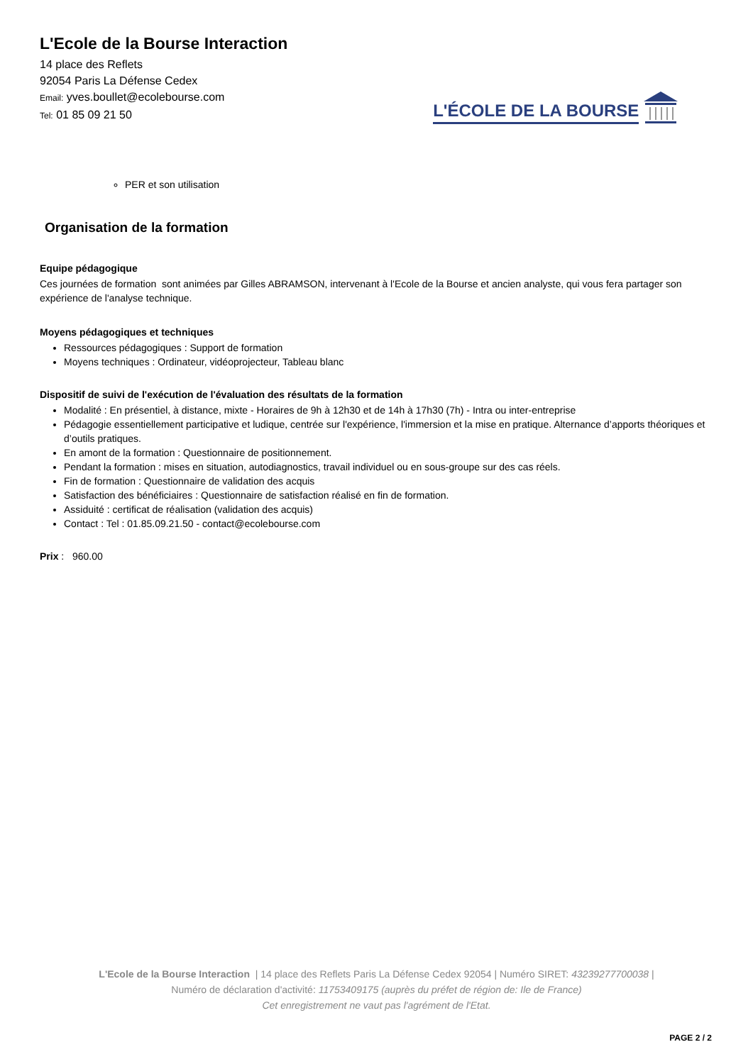L'Ecole de la Bourse Interaction
14 place des Reflets
92054 Paris La Défense Cedex
Email: yves.boullet@ecolebourse.com
Tel: 01 85 09 21 50
L'ÉCOLE DE LA BOURSE
PER et son utilisation
Organisation de la formation
Equipe pédagogique
Ces journées de formation sont animées par Gilles ABRAMSON, intervenant à l'Ecole de la Bourse et ancien analyste, qui vous fera partager son expérience de l'analyse technique.
Moyens pédagogiques et techniques
Ressources pédagogiques : Support de formation
Moyens techniques : Ordinateur, vidéoprojecteur, Tableau blanc
Dispositif de suivi de l'exécution de l'évaluation des résultats de la formation
Modalité : En présentiel, à distance, mixte - Horaires de 9h à 12h30 et de 14h à 17h30 (7h) - Intra ou inter-entreprise
Pédagogie essentiellement participative et ludique, centrée sur l'expérience, l'immersion et la mise en pratique. Alternance d’apports théoriques et d’outils pratiques.
En amont de la formation : Questionnaire de positionnement.
Pendant la formation : mises en situation, autodiagnostics, travail individuel ou en sous-groupe sur des cas réels.
Fin de formation : Questionnaire de validation des acquis
Satisfaction des bénéficiaires : Questionnaire de satisfaction réalisé en fin de formation.
Assiduité : certificat de réalisation (validation des acquis)
Contact : Tel : 01.85.09.21.50 - contact@ecolebourse.com
Prix : 960.00
L'Ecole de la Bourse Interaction | 14 place des Reflets Paris La Défense Cedex 92054 | Numéro SIRET: 43239277700038 |
Numéro de déclaration d'activité: 11753409175 (auprès du préfet de région de: Ile de France)
Cet enregistrement ne vaut pas l'agrément de l'Etat.
PAGE 2 / 2